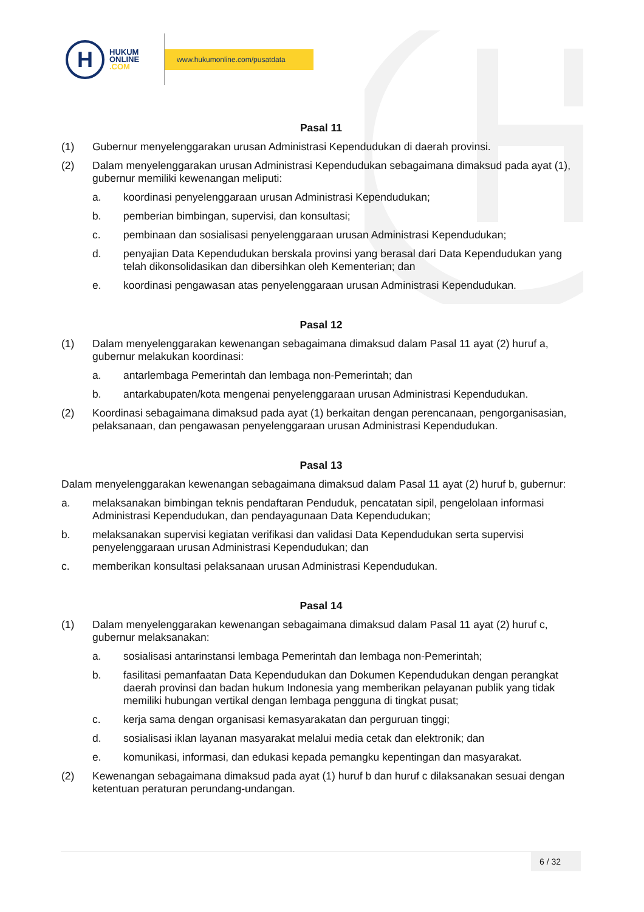H
HUKUM
ONLINE
.COM
www.hukumonline.com/pusatdata
Pasal 11
(1) Gubernur menyelenggarakan urusan Administrasi Kependudukan di daerah provinsi.
(2) Dalam menyelenggarakan urusan Administrasi Kependudukan sebagaimana dimaksud pada ayat (1), gubernur memiliki kewenangan meliputi:
a. koordinasi penyelenggaraan urusan Administrasi Kependudukan;
b. pemberian bimbingan, supervisi, dan konsultasi;
c. pembinaan dan sosialisasi penyelenggaraan urusan Administrasi Kependudukan;
d. penyajian Data Kependudukan berskala provinsi yang berasal dari Data Kependudukan yang telah dikonsolidasikan dan dibersihkan oleh Kementerian; dan
e. koordinasi pengawasan atas penyelenggaraan urusan Administrasi Kependudukan.
Pasal 12
(1) Dalam menyelenggarakan kewenangan sebagaimana dimaksud dalam Pasal 11 ayat (2) huruf a, gubernur melakukan koordinasi:
a. antarlembaga Pemerintah dan lembaga non-Pemerintah; dan
b. antarkabupaten/kota mengenai penyelenggaraan urusan Administrasi Kependudukan.
(2) Koordinasi sebagaimana dimaksud pada ayat (1) berkaitan dengan perencanaan, pengorganisasian, pelaksanaan, dan pengawasan penyelenggaraan urusan Administrasi Kependudukan.
Pasal 13
Dalam menyelenggarakan kewenangan sebagaimana dimaksud dalam Pasal 11 ayat (2) huruf b, gubernur:
a. melaksanakan bimbingan teknis pendaftaran Penduduk, pencatatan sipil, pengelolaan informasi Administrasi Kependudukan, dan pendayagunaan Data Kependudukan;
b. melaksanakan supervisi kegiatan verifikasi dan validasi Data Kependudukan serta supervisi penyelenggaraan urusan Administrasi Kependudukan; dan
c. memberikan konsultasi pelaksanaan urusan Administrasi Kependudukan.
Pasal 14
(1) Dalam menyelenggarakan kewenangan sebagaimana dimaksud dalam Pasal 11 ayat (2) huruf c, gubernur melaksanakan:
a. sosialisasi antarinstansi lembaga Pemerintah dan lembaga non-Pemerintah;
b. fasilitasi pemanfaatan Data Kependudukan dan Dokumen Kependudukan dengan perangkat daerah provinsi dan badan hukum Indonesia yang memberikan pelayanan publik yang tidak memiliki hubungan vertikal dengan lembaga pengguna di tingkat pusat;
c. kerja sama dengan organisasi kemasyarakatan dan perguruan tinggi;
d. sosialisasi iklan layanan masyarakat melalui media cetak dan elektronik; dan
e. komunikasi, informasi, dan edukasi kepada pemangku kepentingan dan masyarakat.
(2) Kewenangan sebagaimana dimaksud pada ayat (1) huruf b dan huruf c dilaksanakan sesuai dengan ketentuan peraturan perundang-undangan.
6 / 32